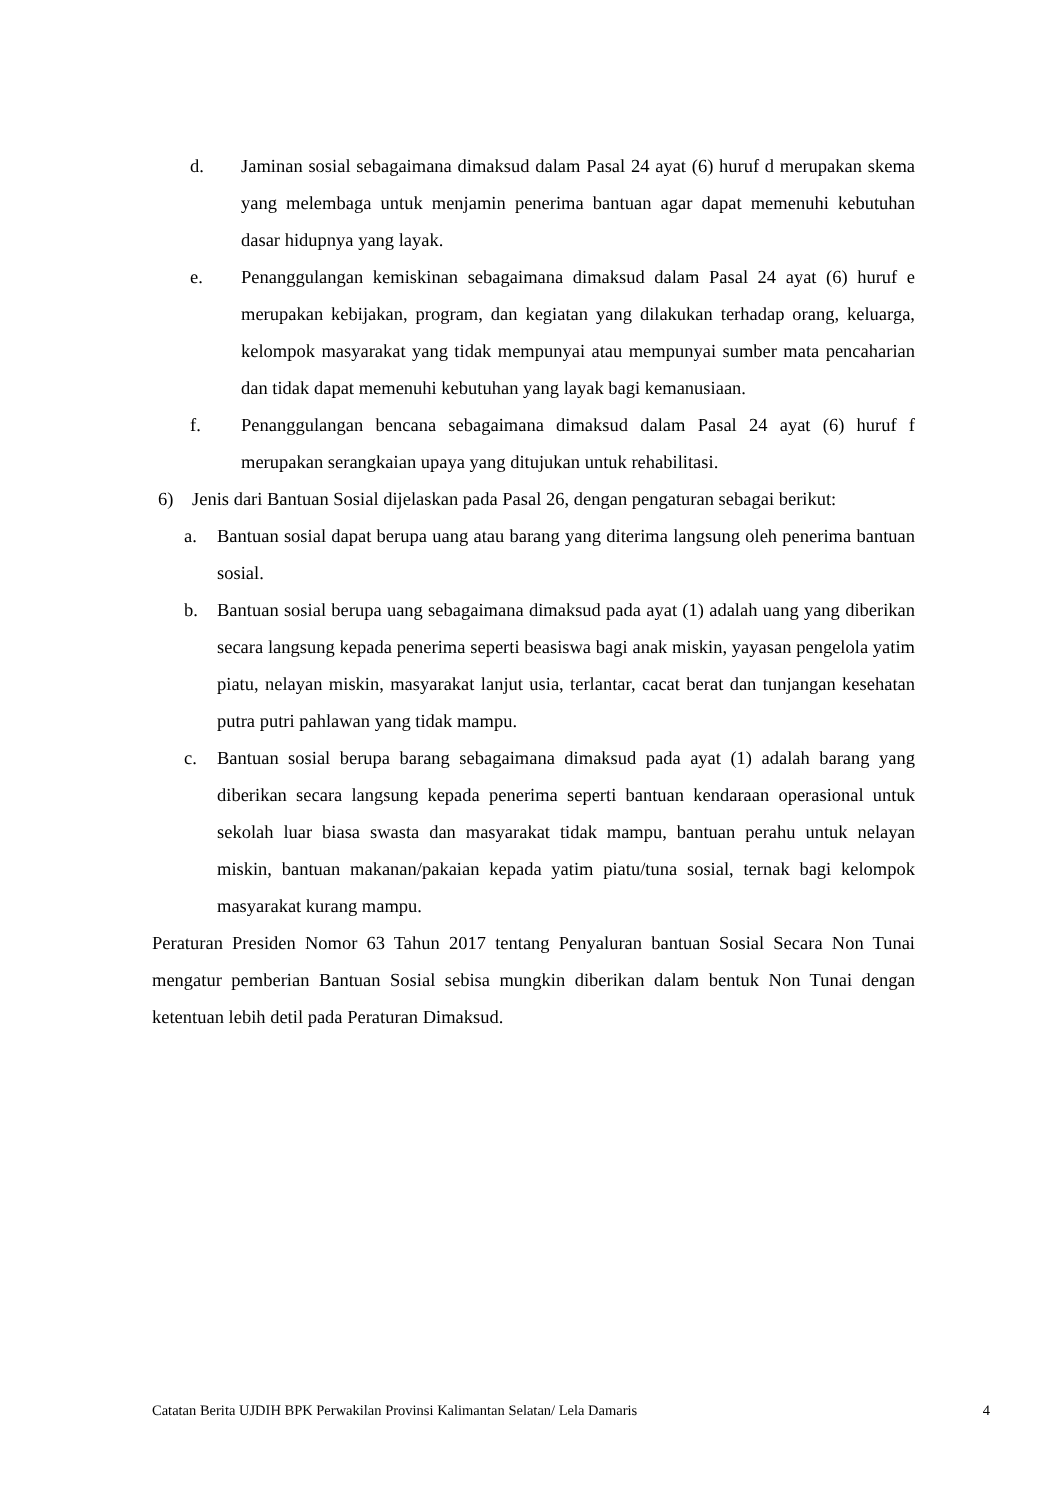d. Jaminan sosial sebagaimana dimaksud dalam Pasal 24 ayat (6) huruf d merupakan skema yang melembaga untuk menjamin penerima bantuan agar dapat memenuhi kebutuhan dasar hidupnya yang layak.
e. Penanggulangan kemiskinan sebagaimana dimaksud dalam Pasal 24 ayat (6) huruf e merupakan kebijakan, program, dan kegiatan yang dilakukan terhadap orang, keluarga, kelompok masyarakat yang tidak mempunyai atau mempunyai sumber mata pencaharian dan tidak dapat memenuhi kebutuhan yang layak bagi kemanusiaan.
f. Penanggulangan bencana sebagaimana dimaksud dalam Pasal 24 ayat (6) huruf f merupakan serangkaian upaya yang ditujukan untuk rehabilitasi.
6) Jenis dari Bantuan Sosial dijelaskan pada Pasal 26, dengan pengaturan sebagai berikut:
a. Bantuan sosial dapat berupa uang atau barang yang diterima langsung oleh penerima bantuan sosial.
b. Bantuan sosial berupa uang sebagaimana dimaksud pada ayat (1) adalah uang yang diberikan secara langsung kepada penerima seperti beasiswa bagi anak miskin, yayasan pengelola yatim piatu, nelayan miskin, masyarakat lanjut usia, terlantar, cacat berat dan tunjangan kesehatan putra putri pahlawan yang tidak mampu.
c. Bantuan sosial berupa barang sebagaimana dimaksud pada ayat (1) adalah barang yang diberikan secara langsung kepada penerima seperti bantuan kendaraan operasional untuk sekolah luar biasa swasta dan masyarakat tidak mampu, bantuan perahu untuk nelayan miskin, bantuan makanan/pakaian kepada yatim piatu/tuna sosial, ternak bagi kelompok masyarakat kurang mampu.
Peraturan Presiden Nomor 63 Tahun 2017 tentang Penyaluran bantuan Sosial Secara Non Tunai mengatur pemberian Bantuan Sosial sebisa mungkin diberikan dalam bentuk Non Tunai dengan ketentuan lebih detil pada Peraturan Dimaksud.
Catatan Berita UJDIH BPK Perwakilan Provinsi Kalimantan Selatan/ Lela Damaris 4